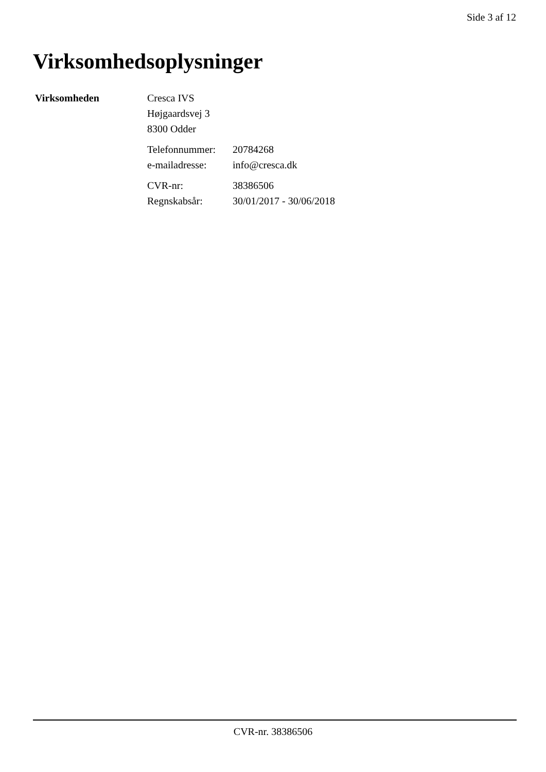Side 3 af 12
Virksomhedsoplysninger
Virksomheden Cresca IVS
Højgaardsvej 3
8300 Odder
Telefonnummer: 20784268
e-mailadresse: info@cresca.dk
CVR-nr: 38386506
Regnskabsår: 30/01/2017 - 30/06/2018
CVR-nr. 38386506